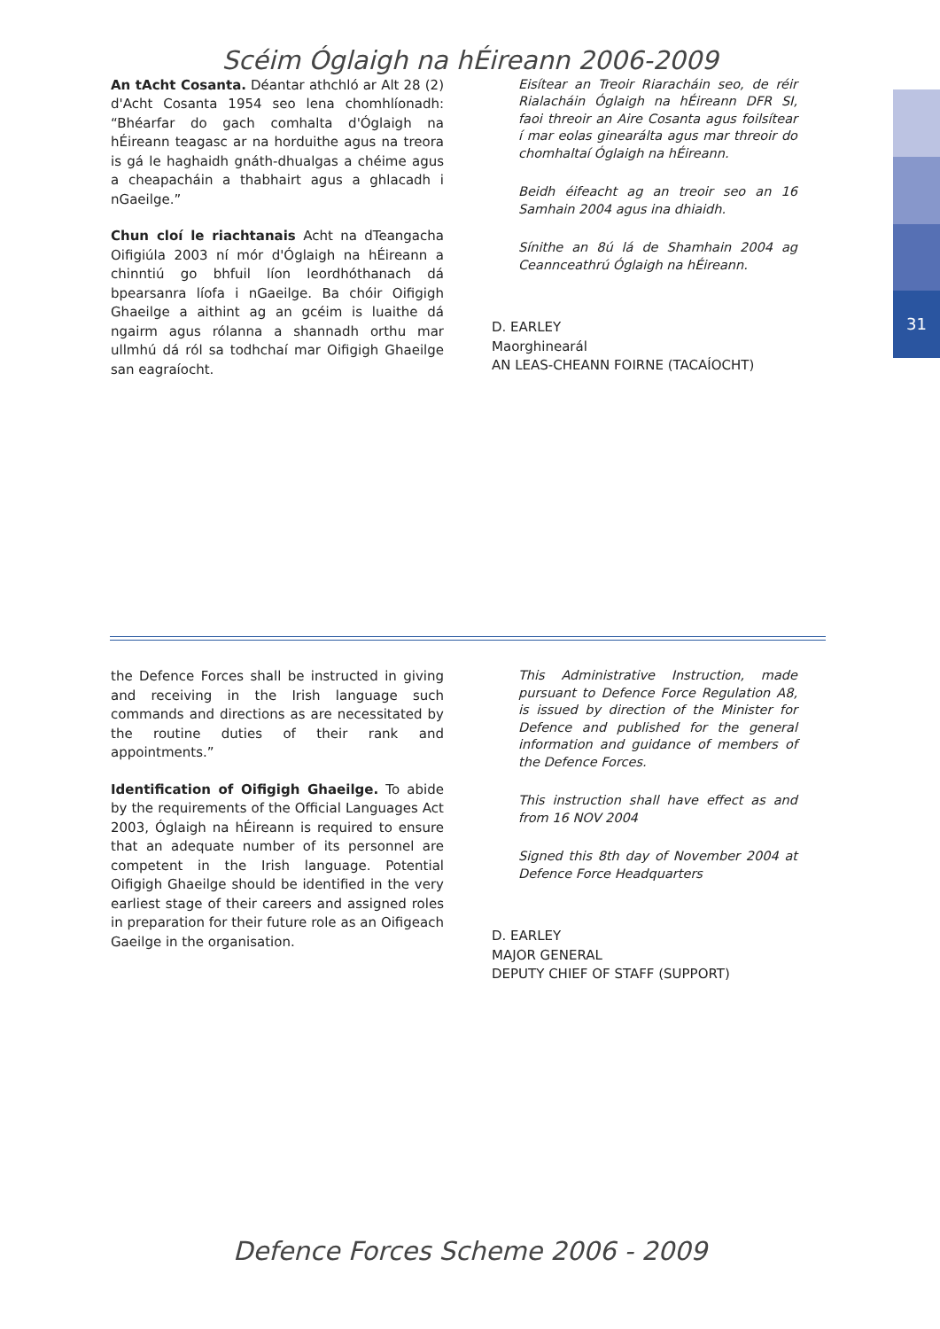31
Scéim Óglaigh na hÉireann 2006-2009
An tAcht Cosanta. Déantar athchló ar Alt 28 (2) d'Acht Cosanta 1954 seo lena chomhlíonadh: “Bhéarfar do gach comhalta d'Óglaigh na hÉireann teagasc ar na horduithe agus na treora is gá le haghaidh gnáth-dhualgas a chéime agus a cheapacháin a thabhairt agus a ghlacadh i nGaeilge.”
Chun cloí le riachtanais Acht na dTeangacha Oifigiúla 2003 ní mór d'Óglaigh na hÉireann a chinntiú go bhfuil líon leordhóthanach dá bpearsanra líofa i nGaeilge. Ba chóir Oifigigh Ghaeilge a aithint ag an gcéim is luaithe dá ngairm agus rólanna a shannadh orthu mar ullmhú dá ról sa todhchaí mar Oifigigh Ghaeilge san eagraíocht.
Eisítear an Treoir Riaracháin seo, de réir Rialacháin Óglaigh na hÉireann DFR SI, faoi threoir an Aire Cosanta agus foilsítear í mar eolas ginearálta agus mar threoir do chomhaltaí Óglaigh na hÉireann.
Beidh éifeacht ag an treoir seo an 16 Samhain 2004 agus ina dhiaidh.
Sínithe an 8ú lá de Shamhain 2004 ag Ceannceathrú Óglaigh na hÉireann.
D. EARLEY
Maorghinearál
AN LEAS-CHEANN FOIRNE (TACAÍOCHT)
the Defence Forces shall be instructed in giving and receiving in the Irish language such commands and directions as are necessitated by the routine duties of their rank and appointments.”
Identification of Oifigigh Ghaeilge. To abide by the requirements of the Official Languages Act 2003, Óglaigh na hÉireann is required to ensure that an adequate number of its personnel are competent in the Irish language. Potential Oifigigh Ghaeilge should be identified in the very earliest stage of their careers and assigned roles in preparation for their future role as an Oifigeach Gaeilge in the organisation.
This Administrative Instruction, made pursuant to Defence Force Regulation A8, is issued by direction of the Minister for Defence and published for the general information and guidance of members of the Defence Forces.
This instruction shall have effect as and from 16 NOV 2004
Signed this 8th day of November 2004 at Defence Force Headquarters
D. EARLEY
MAJOR GENERAL
DEPUTY CHIEF OF STAFF (SUPPORT)
Defence Forces Scheme 2006 - 2009